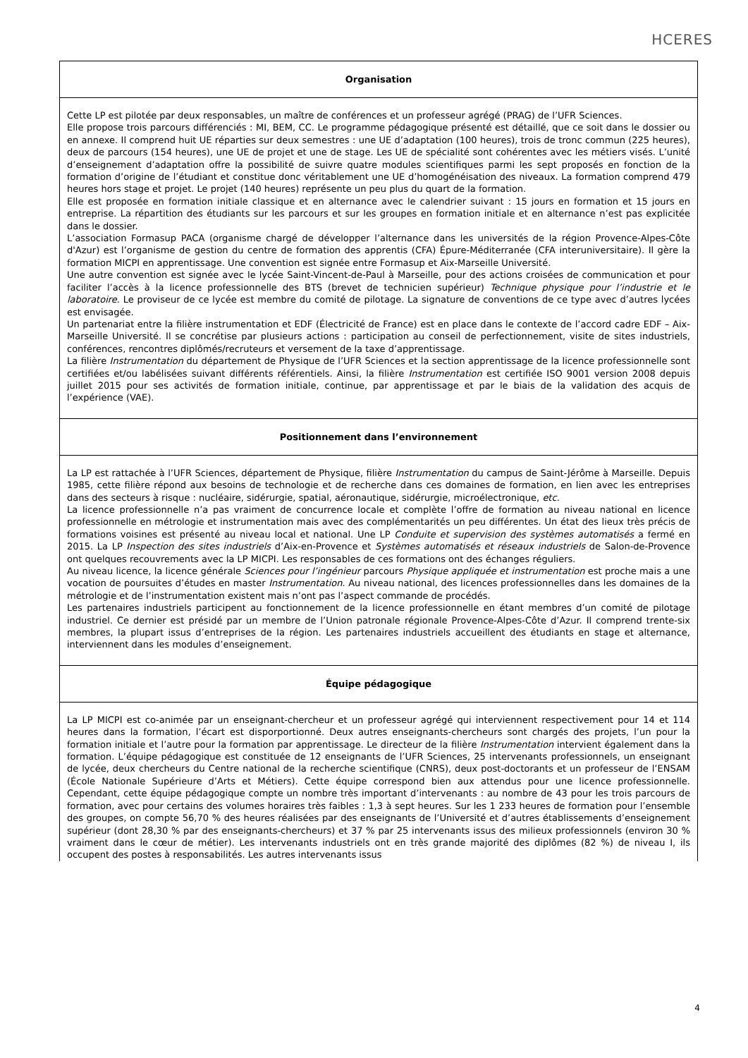HCERES
Organisation
Cette LP est pilotée par deux responsables, un maître de conférences et un professeur agrégé (PRAG) de l’UFR Sciences.
Elle propose trois parcours différenciés : MI, BEM, CC. Le programme pédagogique présenté est détaillé, que ce soit dans le dossier ou en annexe. Il comprend huit UE réparties sur deux semestres : une UE d’adaptation (100 heures), trois de tronc commun (225 heures), deux de parcours (154 heures), une UE de projet et une de stage. Les UE de spécialité sont cohérentes avec les métiers visés. L’unité d’enseignement d’adaptation offre la possibilité de suivre quatre modules scientifiques parmi les sept proposés en fonction de la formation d’origine de l’étudiant et constitue donc véritablement une UE d’homogénéisation des niveaux. La formation comprend 479 heures hors stage et projet. Le projet (140 heures) représente un peu plus du quart de la formation.
Elle est proposée en formation initiale classique et en alternance avec le calendrier suivant : 15 jours en formation et 15 jours en entreprise. La répartition des étudiants sur les parcours et sur les groupes en formation initiale et en alternance n’est pas explicitée dans le dossier.
L’association Formasup PACA (organisme chargé de développer l’alternance dans les universités de la région Provence-Alpes-Côte d'Azur) est l’organisme de gestion du centre de formation des apprentis (CFA) Épure-Méditerranée (CFA interuniversitaire). Il gère la formation MICPI en apprentissage. Une convention est signée entre Formasup et Aix-Marseille Université.
Une autre convention est signée avec le lycée Saint-Vincent-de-Paul à Marseille, pour des actions croisées de communication et pour faciliter l’accès à la licence professionnelle des BTS (brevet de technicien supérieur) Technique physique pour l’industrie et le laboratoire. Le proviseur de ce lycée est membre du comité de pilotage. La signature de conventions de ce type avec d’autres lycées est envisagée.
Un partenariat entre la filière instrumentation et EDF (Électricité de France) est en place dans le contexte de l’accord cadre EDF – Aix-Marseille Université. Il se concrétise par plusieurs actions : participation au conseil de perfectionnement, visite de sites industriels, conférences, rencontres diplômés/recruteurs et versement de la taxe d’apprentissage.
La filière Instrumentation du département de Physique de l’UFR Sciences et la section apprentissage de la licence professionnelle sont certifiées et/ou labélisées suivant différents référentiels. Ainsi, la filière Instrumentation est certifiée ISO 9001 version 2008 depuis juillet 2015 pour ses activités de formation initiale, continue, par apprentissage et par le biais de la validation des acquis de l’expérience (VAE).
Positionnement dans l’environnement
La LP est rattachée à l’UFR Sciences, département de Physique, filière Instrumentation du campus de Saint-Jérôme à Marseille. Depuis 1985, cette filière répond aux besoins de technologie et de recherche dans ces domaines de formation, en lien avec les entreprises dans des secteurs à risque : nucléaire, sidérurgie, spatial, aéronautique, sidérurgie, microélectronique, etc.
La licence professionnelle n’a pas vraiment de concurrence locale et complète l’offre de formation au niveau national en licence professionnelle en métrologie et instrumentation mais avec des complémentarités un peu différentes. Un état des lieux très précis de formations voisines est présenté au niveau local et national. Une LP Conduite et supervision des systèmes automatisés a fermé en 2015. La LP Inspection des sites industriels d’Aix-en-Provence et Systèmes automatisés et réseaux industriels de Salon-de-Provence ont quelques recouvrements avec la LP MICPI. Les responsables de ces formations ont des échanges réguliers.
Au niveau licence, la licence générale Sciences pour l’ingénieur parcours Physique appliquée et instrumentation est proche mais a une vocation de poursuites d’études en master Instrumentation. Au niveau national, des licences professionnelles dans les domaines de la métrologie et de l’instrumentation existent mais n’ont pas l’aspect commande de procédés.
Les partenaires industriels participent au fonctionnement de la licence professionnelle en étant membres d’un comité de pilotage industriel. Ce dernier est présidé par un membre de l’Union patronale régionale Provence-Alpes-Côte d’Azur. Il comprend trente-six membres, la plupart issus d’entreprises de la région. Les partenaires industriels accueillent des étudiants en stage et alternance, interviennent dans les modules d’enseignement.
Équipe pédagogique
La LP MICPI est co-animée par un enseignant-chercheur et un professeur agrégé qui interviennent respectivement pour 14 et 114 heures dans la formation, l’écart est disporportionné. Deux autres enseignants-chercheurs sont chargés des projets, l’un pour la formation initiale et l’autre pour la formation par apprentissage. Le directeur de la filière Instrumentation intervient également dans la formation. L’équipe pédagogique est constituée de 12 enseignants de l’UFR Sciences, 25 intervenants professionnels, un enseignant de lycée, deux chercheurs du Centre national de la recherche scientifique (CNRS), deux post-doctorants et un professeur de l’ENSAM (École Nationale Supérieure d’Arts et Métiers). Cette équipe correspond bien aux attendus pour une licence professionnelle. Cependant, cette équipe pédagogique compte un nombre très important d’intervenants : au nombre de 43 pour les trois parcours de formation, avec pour certains des volumes horaires très faibles : 1,3 à sept heures. Sur les 1 233 heures de formation pour l’ensemble des groupes, on compte 56,70 % des heures réalisées par des enseignants de l’Université et d’autres établissements d’enseignement supérieur (dont 28,30 % par des enseignants-chercheurs) et 37 % par 25 intervenants issus des milieux professionnels (environ 30 % vraiment dans le cœur de métier). Les intervenants industriels ont en très grande majorité des diplômes (82 %) de niveau I, ils occupent des postes à responsabilités. Les autres intervenants issus
4